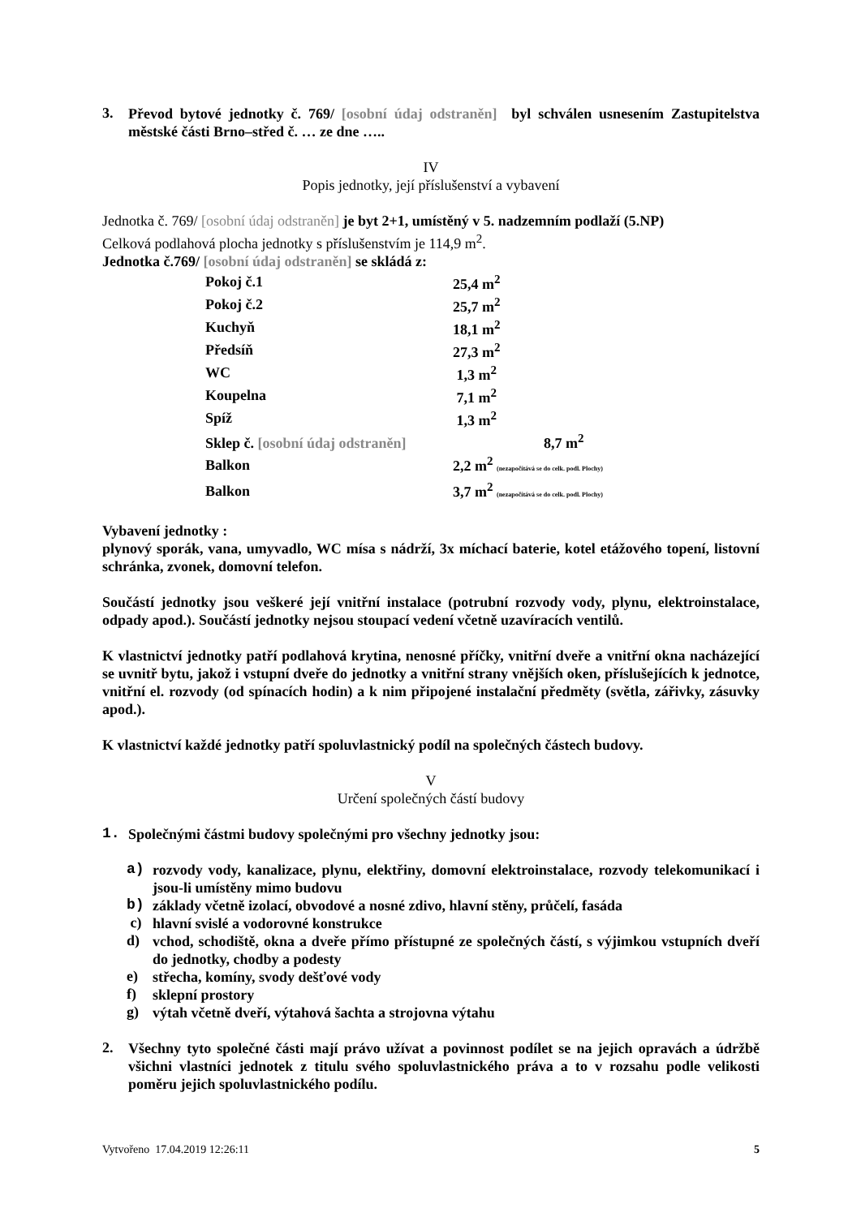3.
Převod bytové jednotky č. 769/ [osobní údaj odstraněn] byl schválen usnesením Zastupitelstva městské části Brno–střed č. … ze dne …..
IV
Popis jednotky, její příslušenství a vybavení
Jednotka č. 769/ [osobní údaj odstraněn] je byt 2+1, umístěný v 5. nadzemním podlaží (5.NP)
Celková podlahová plocha jednotky s příslušenstvím je 114,9 m<sup>2</sup>.
Jednotka č.769/ [osobní údaj odstraněn] se skládá z:
| Pokoj č.1 | 25,4 m<sup>2</sup> |
| Pokoj č.2 | 25,7 m<sup>2</sup> |
| Kuchyň | 18,1 m<sup>2</sup> |
| Předsíň | 27,3 m<sup>2</sup> |
| WC | 1,3 m<sup>2</sup> |
| Koupelna | 7,1 m<sup>2</sup> |
| Spíž | 1,3 m<sup>2</sup> |
| Sklep č. [osobní údaj odstraněn] 8,7 m<sup>2</sup> | |
| Balkon | 2,2 m<sup>2</sup> (nezapočítává se do celk. podl. Plochy) |
| Balkon | 3,7 m<sup>2</sup> (nezapočítává se do celk. podl. Plochy) |
Vybavení jednotky :
plynový sporák, vana, umyvadlo, WC mísa s nádrží, 3x míchací baterie, kotel etážového topení, listovní schránka, zvonek, domovní telefon.
Součástí jednotky jsou veškeré její vnitřní instalace (potrubní rozvody vody, plynu, elektroinstalace, odpady apod.). Součástí jednotky nejsou stoupací vedení včetně uzavíracích ventilů.
K vlastnictví jednotky patří podlahová krytina, nenosné příčky, vnitřní dveře a vnitřní okna nacházející se uvnitř bytu, jakož i vstupní dveře do jednotky a vnitřní strany vnějších oken, příslušejících k jednotce, vnitřní el. rozvody (od spínacích hodin) a k nim připojené instalační předměty (světla, zářivky, zásuvky apod.).
K vlastnictví každé jednotky patří spoluvlastnický podíl na společných částech budovy.
V
Určení společných částí budovy
1.
Společnými částmi budovy společnými pro všechny jednotky jsou:
a)
rozvody vody, kanalizace, plynu, elektřiny, domovní elektroinstalace, rozvody telekomunikací i jsou-li umístěny mimo budovu
b)
základy včetně izolací, obvodové a nosné zdivo, hlavní stěny, průčelí, fasáda
c)
hlavní svislé a vodorovné konstrukce
d)
vchod, schodiště, okna a dveře přímo přístupné ze společných částí, s výjimkou vstupních dveří do jednotky, chodby a podesty
e)
střecha, komíny, svody dešťové vody
f)
sklepní prostory
g)
výtah včetně dveří, výtahová šachta a strojovna výtahu
2.
Všechny tyto společné části mají právo užívat a povinnost podílet se na jejich opravách a údržbě všichni vlastníci jednotek z titulu svého spoluvlastnického práva a to v rozsahu podle velikosti poměru jejich spoluvlastnického podílu.
Vytvořeno 17.04.2019 12:26:11 5